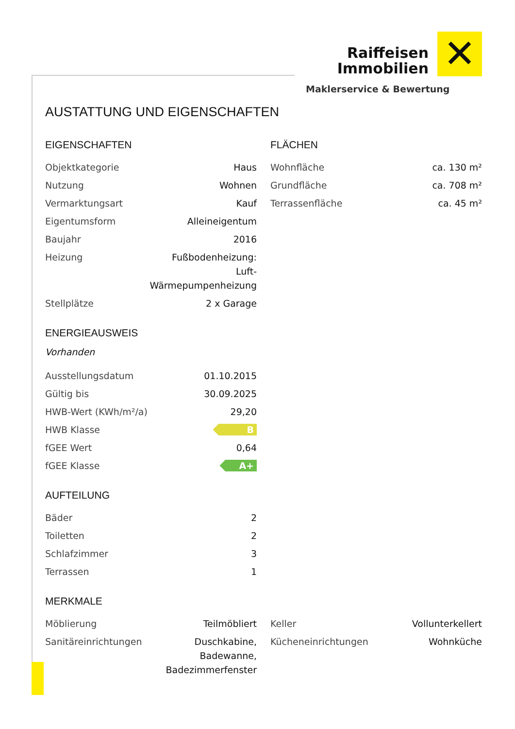Raiffeisen
Immobilien
✕
Maklerservice & Bewertung
AUSTATTUNG UND EIGENSCHAFTEN
EIGENSCHAFTEN
| Objektkategorie | Haus |
| Nutzung | Wohnen |
| Vermarktungsart | Kauf |
| Eigentumsform | Alleineigentum |
| Baujahr | 2016 |
| Heizung | Fußbodenheizung: Luft- Wärmepumpenheizung |
| Stellplätze | 2 x Garage |
ENERGIEAUSWEIS
Vorhanden
| Ausstellungsdatum | 01.10.2015 |
| Gültig bis | 30.09.2025 |
| HWB-Wert (KWh/m²/a) | 29,20 |
| HWB Klasse | B |
| fGEE Wert | 0,64 |
| fGEE Klasse | A+ |
AUFTEILUNG
| Bäder | 2 |
| Toiletten | 2 |
| Schlafzimmer | 3 |
| Terrassen | 1 |
FLÄCHEN
| Wohnfläche | ca. 130 m² |
| Grundfläche | ca. 708 m² |
| Terrassenfläche | ca. 45 m² |
MERKMALE
| Möblierung | Teilmöbliert |
| Sanitäreinrichtungen | Duschkabine, Badewanne, Badezimmerfenster |
| Keller | Vollunterkellert |
| Kücheneinrichtungen | Wohnküche |